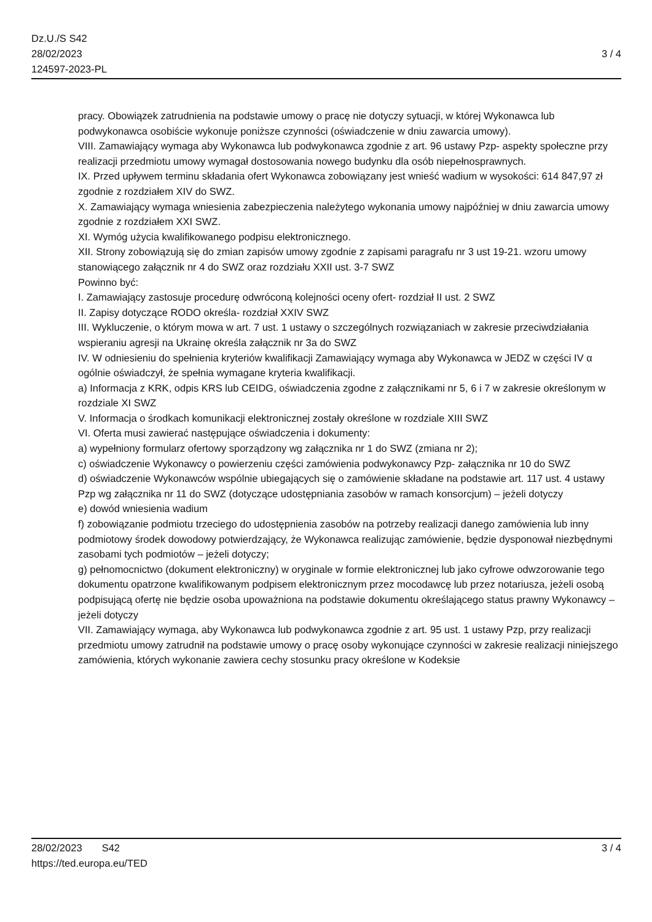Dz.U./S S42
28/02/2023
124597-2023-PL
3 / 4
pracy. Obowiązek zatrudnienia na podstawie umowy o pracę nie dotyczy sytuacji, w której Wykonawca lub podwykonawca osobiście wykonuje poniższe czynności (oświadczenie w dniu zawarcia umowy).
VIII. Zamawiający wymaga aby Wykonawca lub podwykonawca zgodnie z art. 96 ustawy Pzp- aspekty społeczne przy realizacji przedmiotu umowy wymagał dostosowania nowego budynku dla osób niepełnosprawnych.
IX. Przed upływem terminu składania ofert Wykonawca zobowiązany jest wnieść wadium w wysokości: 614 847,97 zł zgodnie z rozdziałem XIV do SWZ.
X. Zamawiający wymaga wniesienia zabezpieczenia należytego wykonania umowy najpóźniej w dniu zawarcia umowy zgodnie z rozdziałem XXI SWZ.
XI. Wymóg użycia kwalifikowanego podpisu elektronicznego.
XII. Strony zobowiązują się do zmian zapisów umowy zgodnie z zapisami paragrafu nr 3 ust 19-21. wzoru umowy stanowiącego załącznik nr 4 do SWZ oraz rozdziału XXII ust. 3-7 SWZ
Powinno być:
I. Zamawiający zastosuje procedurę odwróconą kolejności oceny ofert- rozdział II ust. 2 SWZ
II. Zapisy dotyczące RODO określa- rozdział XXIV SWZ
III. Wykluczenie, o którym mowa w art. 7 ust. 1 ustawy o szczególnych rozwiązaniach w zakresie przeciwdziałania wspieraniu agresji na Ukrainę określa załącznik nr 3a do SWZ
IV. W odniesieniu do spełnienia kryteriów kwalifikacji Zamawiający wymaga aby Wykonawca w JEDZ w części IV α ogólnie oświadczył, że spełnia wymagane kryteria kwalifikacji.
a) Informacja z KRK, odpis KRS lub CEIDG, oświadczenia zgodne z załącznikami nr 5, 6 i 7 w zakresie określonym w rozdziale XI SWZ
V. Informacja o środkach komunikacji elektronicznej zostały określone w rozdziale XIII SWZ
VI. Oferta musi zawierać następujące oświadczenia i dokumenty:
a) wypełniony formularz ofertowy sporządzony wg załącznika nr 1 do SWZ (zmiana nr 2);
c) oświadczenie Wykonawcy o powierzeniu części zamówienia podwykonawcy Pzp- załącznika nr 10 do SWZ
d) oświadczenie Wykonawców wspólnie ubiegających się o zamówienie składane na podstawie art. 117 ust. 4 ustawy Pzp wg załącznika nr 11 do SWZ (dotyczące udostępniania zasobów w ramach konsorcjum) – jeżeli dotyczy
e) dowód wniesienia wadium
f) zobowiązanie podmiotu trzeciego do udostępnienia zasobów na potrzeby realizacji danego zamówienia lub inny podmiotowy środek dowodowy potwierdzający, że Wykonawca realizując zamówienie, będzie dysponował niezbędnymi zasobami tych podmiotów – jeżeli dotyczy;
g) pełnomocnictwo (dokument elektroniczny) w oryginale w formie elektronicznej lub jako cyfrowe odwzorowanie tego dokumentu opatrzone kwalifikowanym podpisem elektronicznym przez mocodawcę lub przez notariusza, jeżeli osobą podpisującą ofertę nie będzie osoba upoważniona na podstawie dokumentu określającego status prawny Wykonawcy – jeżeli dotyczy
VII. Zamawiający wymaga, aby Wykonawca lub podwykonawca zgodnie z art. 95 ust. 1 ustawy Pzp, przy realizacji przedmiotu umowy zatrudnił na podstawie umowy o pracę osoby wykonujące czynności w zakresie realizacji niniejszego zamówienia, których wykonanie zawiera cechy stosunku pracy określone w Kodeksie
28/02/2023 S42
https://ted.europa.eu/TED
3 / 4